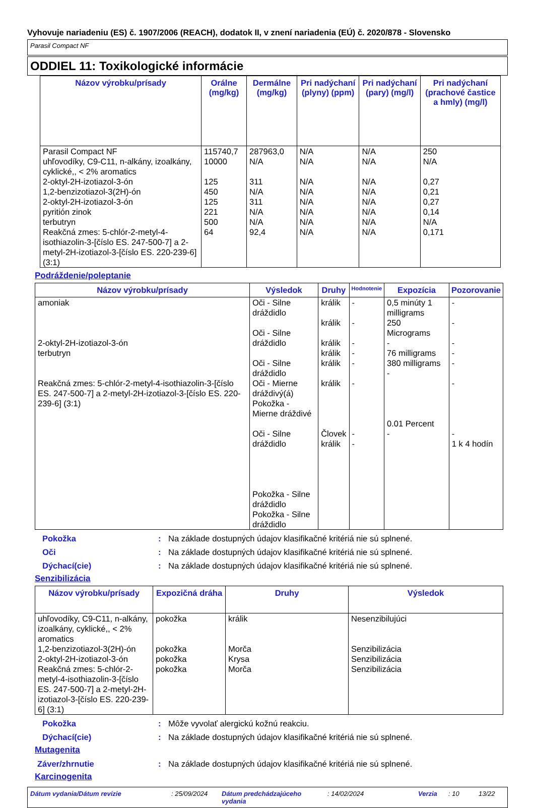Vyhovuje nariadeniu (ES) č. 1907/2006 (REACH), dodatok II, v znení nariadenia (EÚ) č. 2020/878 - Slovensko
Parasil Compact NF
ODDIEL 11: Toxikologické informácie
| Názov výrobku/prísady | Orálne (mg/kg) | Dermálne (mg/kg) | Pri nadýchaní (plyny) (ppm) | Pri nadýchaní (pary) (mg/l) | Pri nadýchaní (prachové častice a hmly) (mg/l) |
| --- | --- | --- | --- | --- | --- |
| Parasil Compact NF uhľovodíky, C9-C11, n-alkány, izoalkány, cyklické,, < 2% aromatics 2-oktyl-2H-izotiazol-3-ón 1,2-benzizotiazol-3(2H)-ón 2-oktyl-2H-izotiazol-3-ón pyritión zinok terbutryn Reakčná zmes: 5-chlór-2-metyl-4-isothiazolin-3-[číslo ES. 247-500-7] a 2-metyl-2H-izotiazol-3-[číslo ES. 220-239-6] (3:1) | 115740,7 10000 125 450 125 221 500 64 | 287963,0 N/A 311 N/A 311 N/A N/A 92,4 | N/A N/A N/A N/A N/A N/A N/A N/A | N/A N/A N/A N/A N/A N/A N/A N/A | 250 N/A 0,27 0,21 0,27 0,14 N/A 0,171 |
Podráždenie/poleptanie
| Názov výrobku/prísady | Výsledok | Druhy | Hodnotenie | Expozícia | Pozorovanie |
| --- | --- | --- | --- | --- | --- |
| amoniak 2-oktyl-2H-izotiazol-3-ón terbutryn Reakčná zmes: 5-chlór-2-metyl-4-isothiazolin-3-[číslo ES. 247-500-7] a 2-metyl-2H-izotiazol-3-[číslo ES. 220-239-6] (3:1) | Oči - Silne dráždidlo Oči - Silne dráždidlo Oči - Silne dráždidlo Oči - Mierne dráždivý(á) Pokožka - Mierne dráždivé Oči - Silne dráždidlo Pokožka - Silne dráždidlo Pokožka - Silne dráždidlo | králik králik králik králik králik králik Človek králik | - - - - - - - - | 0,5 minúty 1 milligrams 250 Micrograms - 76 milligrams 380 milligrams - 0.01 Percent - | - - - - - - - 1 k 4 hodín |
Pokožka: Na základe dostupných údajov klasifikačné kritériá nie sú splnené.
Oči: Na základe dostupných údajov klasifikačné kritériá nie sú splnené.
Dýchací(cie): Na základe dostupných údajov klasifikačné kritériá nie sú splnené.
Senzibilizácia
| Názov výrobku/prísady | Expozičná dráha | Druhy | Výsledok |
| --- | --- | --- | --- |
| uhľovodíky, C9-C11, n-alkány, izoalkány, cyklické,, < 2% aromatics 1,2-benzizotiazol-3(2H)-ón 2-oktyl-2H-izotiazol-3-ón Reakčná zmes: 5-chlór-2-metyl-4-isothiazolin-3-[číslo ES. 247-500-7] a 2-metyl-2H-izotiazol-3-[číslo ES. 220-239-6] (3:1) | pokožka pokožka pokožka pokožka | králik Morča Krysa Morča | Nesenzibilujúci Senzibilizácia Senzibilizácia Senzibilizácia |
Pokožka: Môže vyvolať alergickú kožnú reakciu.
Dýchací(cie): Na základe dostupných údajov klasifikačné kritériá nie sú splnené.
Mutagenita
Záver/zhrnutie: Na základe dostupných údajov klasifikačné kritériá nie sú splnené.
Karcinogenita
Dátum vydania/Dátum revízie: 25/09/2024 Dátum predchádzajúceho vydania: 14/02/2024 Verzia: 10 13/22